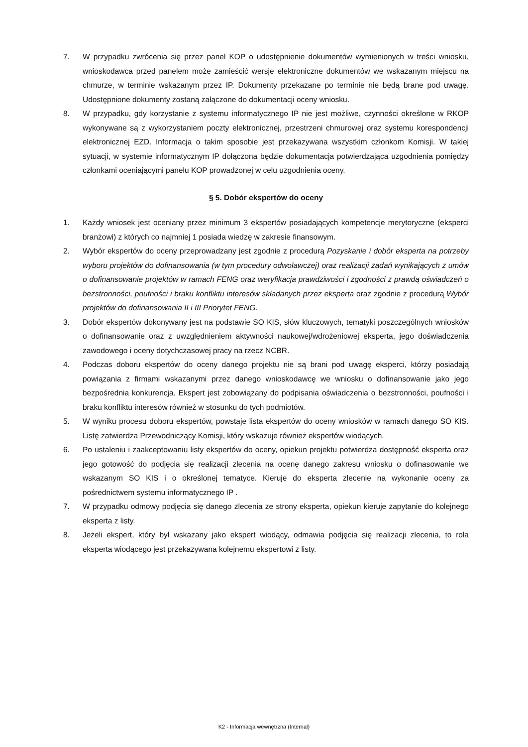7. W przypadku zwrócenia się przez panel KOP o udostępnienie dokumentów wymienionych w treści wniosku, wnioskodawca przed panelem może zamieścić wersje elektroniczne dokumentów we wskazanym miejscu na chmurze, w terminie wskazanym przez IP. Dokumenty przekazane po terminie nie będą brane pod uwagę. Udostępnione dokumenty zostaną załączone do dokumentacji oceny wniosku.
8. W przypadku, gdy korzystanie z systemu informatycznego IP nie jest możliwe, czynności określone w RKOP wykonywane są z wykorzystaniem poczty elektronicznej, przestrzeni chmurowej oraz systemu korespondencji elektronicznej EZD. Informacja o takim sposobie jest przekazywana wszystkim członkom Komisji. W takiej sytuacji, w systemie informatycznym IP dołączona będzie dokumentacja potwierdzająca uzgodnienia pomiędzy członkami oceniającymi panelu KOP prowadzonej w celu uzgodnienia oceny.
§ 5. Dobór ekspertów do oceny
1. Każdy wniosek jest oceniany przez minimum 3 ekspertów posiadających kompetencje merytoryczne (eksperci branżowi) z których co najmniej 1 posiada wiedzę w zakresie finansowym.
2. Wybór ekspertów do oceny przeprowadzany jest zgodnie z procedurą Pozyskanie i dobór eksperta na potrzeby wyboru projektów do dofinansowania (w tym procedury odwoławczej) oraz realizacji zadań wynikających z umów o dofinansowanie projektów w ramach FENG oraz weryfikacja prawdziwości i zgodności z prawdą oświadczeń o bezstronności, poufności i braku konfliktu interesów składanych przez eksperta oraz zgodnie z procedurą Wybór projektów do dofinansowania II i III Priorytet FENG.
3. Dobór ekspertów dokonywany jest na podstawie SO KIS, słów kluczowych, tematyki poszczególnych wniosków o dofinansowanie oraz z uwzględnieniem aktywności naukowej/wdrożeniowej eksperta, jego doświadczenia zawodowego i oceny dotychczasowej pracy na rzecz NCBR.
4. Podczas doboru ekspertów do oceny danego projektu nie są brani pod uwagę eksperci, którzy posiadają powiązania z firmami wskazanymi przez danego wnioskodawcę we wniosku o dofinansowanie jako jego bezpośrednia konkurencja. Ekspert jest zobowiązany do podpisania oświadczenia o bezstronności, poufności i braku konfliktu interesów również w stosunku do tych podmiotów.
5. W wyniku procesu doboru ekspertów, powstaje lista ekspertów do oceny wniosków w ramach danego SO KIS. Listę zatwierdza Przewodniczący Komisji, który wskazuje również ekspertów wiodących.
6. Po ustaleniu i zaakceptowaniu listy ekspertów do oceny, opiekun projektu potwierdza dostępność eksperta oraz jego gotowość do podjęcia się realizacji zlecenia na ocenę danego zakresu wniosku o dofinasowanie we wskazanym SO KIS i o określonej tematyce. Kieruje do eksperta zlecenie na wykonanie oceny za pośrednictwem systemu informatycznego IP .
7. W przypadku odmowy podjęcia się danego zlecenia ze strony eksperta, opiekun kieruje zapytanie do kolejnego eksperta z listy.
8. Jeżeli ekspert, który był wskazany jako ekspert wiodący, odmawia podjęcia się realizacji zlecenia, to rola eksperta wiodącego jest przekazywana kolejnemu ekspertowi z listy.
K2 - Informacja wewnętrzna (Internal)